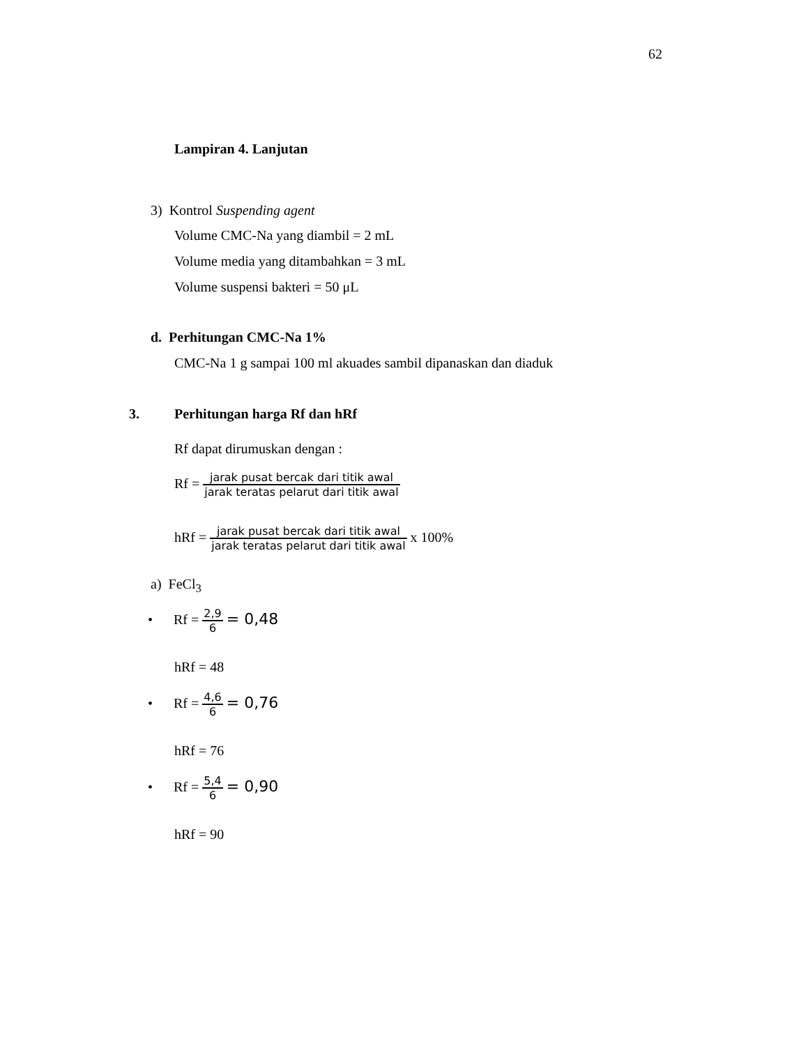62
Lampiran 4. Lanjutan
3) Kontrol Suspending agent
Volume CMC-Na yang diambil = 2 mL
Volume media yang ditambahkan = 3 mL
Volume suspensi bakteri = 50 μL
d. Perhitungan CMC-Na 1%
CMC-Na 1 g sampai 100 ml akuades sambil dipanaskan dan diaduk
3. Perhitungan harga Rf dan hRf
Rf dapat dirumuskan dengan :
Rf = jarak pusat bercak dari titik awal jarak teratas pelarut dari titik awal
hRf = jarak pusat bercak dari titik awal jarak teratas pelarut dari titik awal x 100%
a) FeCl<sub>3</sub>
• Rf = 2,9 6 = 0,48
hRf = 48
• Rf = 4,6 6 = 0,76
hRf = 76
• Rf = 5,4 6 = 0,90
hRf = 90